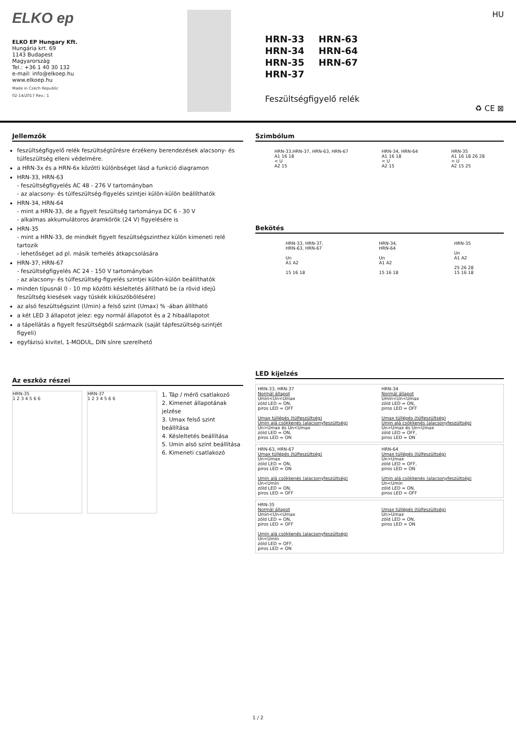ELKO ep
ELKO EP Hungary Kft.
Hungária krt. 69
1143 Budapest
Magyarország
Tel.: +36 1 40 30 132
e-mail: info@elkoep.hu
www.elkoep.hu
Made in Czech Republic
02-14/2017 Rev.: 1
HU
HRN-33
HRN-63
HRN-34
HRN-64
HRN-35
HRN-67
HRN-37
Feszültségfigyelő relék
♻ CE ⊠
Jellemzők
feszültségfigyelő relék feszültségtűrésre érzékeny berendezések alacsony- és túlfeszültség elleni védelmére.
a HRN-3x és a HRN-6x közötti különbséget lásd a funkció diagramon
HRN-33, HRN-63
- feszültségfigyelés AC 48 - 276 V tartományban
- az alacsony- és túlfeszültség-figyelés szintjei külön-külön beállíthatók
HRN-34, HRN-64
- mint a HRN-33, de a figyelt feszültség tartománya DC 6 - 30 V
- alkalmas akkumulátoros áramkörök (24 V) figyelésére is
HRN-35
- mint a HRN-33, de mindkét figyelt feszültségszinthez külön kimeneti relé tartozik
- lehetőséget ad pl. másik terhelés átkapcsolására
HRN-37, HRN-67
- feszültségfigyelés AC 24 - 150 V tartományban
- az alacsony- és túlfeszültség-figyelés szintjei külön-külön beállíthatók
minden típusnál 0 - 10 mp közötti késleltetés állítható be (a rövid idejű feszültség kiesések vagy tüskék kiküszöbölésére)
az alsó feszültségszint (Umin) a felső szint (Umax) % -ában állítható
a két LED 3 állapotot jelez: egy normál állapotot és a 2 hibaállapotot
a tápellátás a figyelt feszültségből származik (saját tápfeszültség-szintjét figyeli)
egyfázisú kivitel, 1-MODUL, DIN sínre szerelhető
Az eszköz részei
HRN-35
1 2 3 4 5 6 6
HRN-37
1 2 3 4 5 6 6
1. Táp / mérõ csatlakozó
2. Kimenet állapotának jelzése
3. Umax felső szint beállítása
4. Késleltetés beállítása
5. Umin alsó szint beállítása
6. Kimeneti csatlakozó
Szimbólum
HRN-33,HRN-37, HRN-63, HRN-67
A1 16 18
< U
A2 15
HRN-34, HRN-64
A1 16 18
< U
A2 15
HRN-35
A1 16 18 26 28
< U
A2 15 25
Bekötés
HRN-33, HRN-37,
HRN-63, HRN-67
Un
A1 A2
15 16 18
HRN-34,
HRN-64
Un
A1 A2
15 16 18
HRN-35
Un
A1 A2
25 26 28
15 16 18
LED kijelzés
HRN-33, HRN-37
Normál állapot
Umin<Un<Umax
zöld LED = ON,
piros LED = OFF
Umax túllépés (túlfeszültség)
Umin alá csökkenés (alacsonyfeszültség)
Un>Umax és Un<Umax
zöld LED = ON,
piros LED = ON
HRN-34
Normál állapot
Umin<Un<Umax
zöld LED = ON,
piros LED = OFF
Umax túllépés (túlfeszültség)
Umin alá csökkenés (alacsonyfeszültség)
Un>Umax és Un<Umax
zöld LED = OFF,
piros LED = ON
HRN-63, HRN-67
Umax túllépés (túlfeszültség)
Un>Umax
zöld LED = ON,
piros LED = ON
Umin alá csökkenés (alacsonyfeszültség)
Un<Umin
zöld LED = ON,
piros LED = OFF
HRN-64
Umax túllépés (túlfeszültség)
Un>Umax
zöld LED = OFF,
piros LED = ON
Umin alá csökkenés (alacsonyfeszültség)
Un<Umin
zöld LED = ON,
piros LED = OFF
HRN-35
Normál állapot
Umin<Un<Umax
zöld LED = ON,
piros LED = OFF
Umin alá csökkenés (alacsonyfeszültség)
Un<Umin
zöld LED = OFF,
piros LED = ON
Umax túllépés (túlfeszültség)
Un>Umax
zöld LED = ON,
piros LED = ON
1 / 2